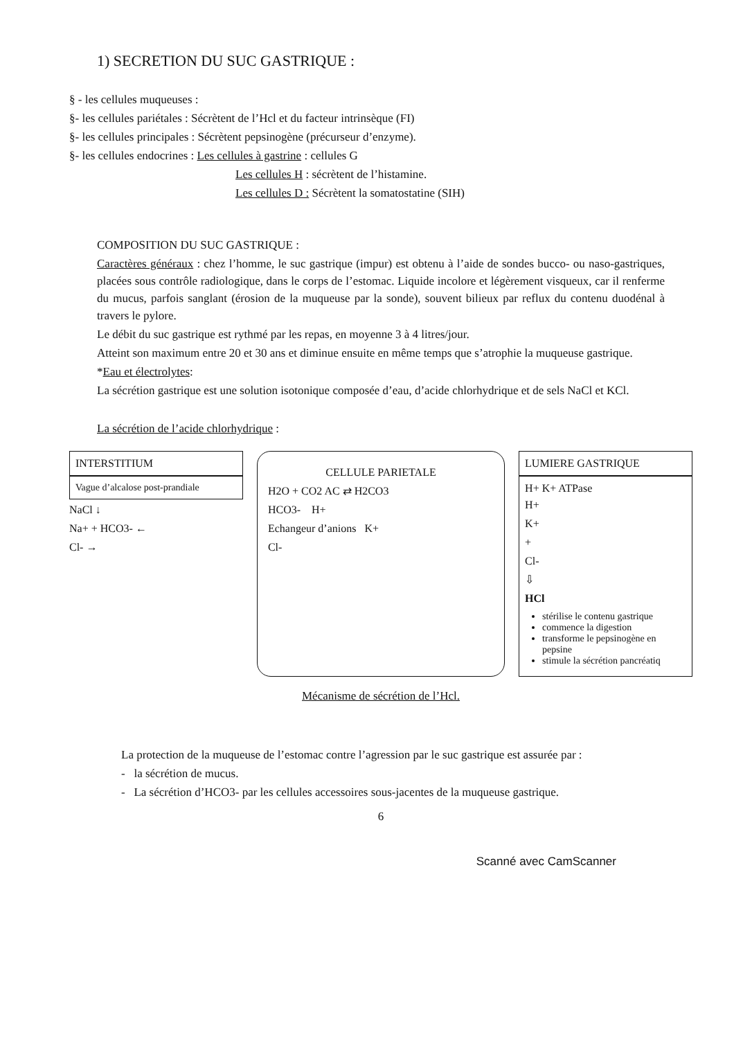1) SECRETION DU SUC GASTRIQUE :
§ - les cellules muqueuses :
§- les cellules pariétales : Sécrètent de l’Hcl et du facteur intrinsèque (FI)
§- les cellules principales : Sécrètent pepsinogène (précurseur d’enzyme).
§- les cellules endocrines : Les cellules à gastrine : cellules G
Les cellules H : sécrètent de l’histamine.
Les cellules D : Sécrètent la somatostatine (SIH)
COMPOSITION DU SUC GASTRIQUE :
Caractères généraux : chez l’homme, le suc gastrique (impur) est obtenu à l’aide de sondes bucco- ou naso-gastriques, placées sous contrôle radiologique, dans le corps de l’estomac. Liquide incolore et légèrement visqueux, car il renferme du mucus, parfois sanglant (érosion de la muqueuse par la sonde), souvent bilieux par reflux du contenu duodénal à travers le pylore.
Le débit du suc gastrique est rythmé par les repas, en moyenne 3 à 4 litres/jour.
Atteint son maximum entre 20 et 30 ans et diminue ensuite en même temps que s’atrophie la muqueuse gastrique.
*Eau et électrolytes:
La sécrétion gastrique est une solution isotonique composée d’eau, d’acide chlorhydrique et de sels NaCl et KCl.
La sécrétion de l’acide chlorhydrique :
INTERSTITIUM
Vague d’alcalose post-prandiale
NaCl ↓
Na+ + HCO3- ←
Cl- →
CELLULE PARIETALE
H2O + CO2 AC ⇄ H2CO3
HCO3- H+
Echangeur d’anions K+
Cl-
LUMIERE GASTRIQUE
H+ K+ ATPase
H+
K+
+
Cl-
⇩
HCl
stérilise le contenu gastrique
commence la digestion
transforme le pepsinogène en pepsine
stimule la sécrétion pancréatiq
Mécanisme de sécrétion de l’Hcl.
La protection de la muqueuse de l’estomac contre l’agression par le suc gastrique est assurée par :
- la sécrétion de mucus.
- La sécrétion d’HCO3- par les cellules accessoires sous-jacentes de la muqueuse gastrique.
6
Scanné avec CamScanner